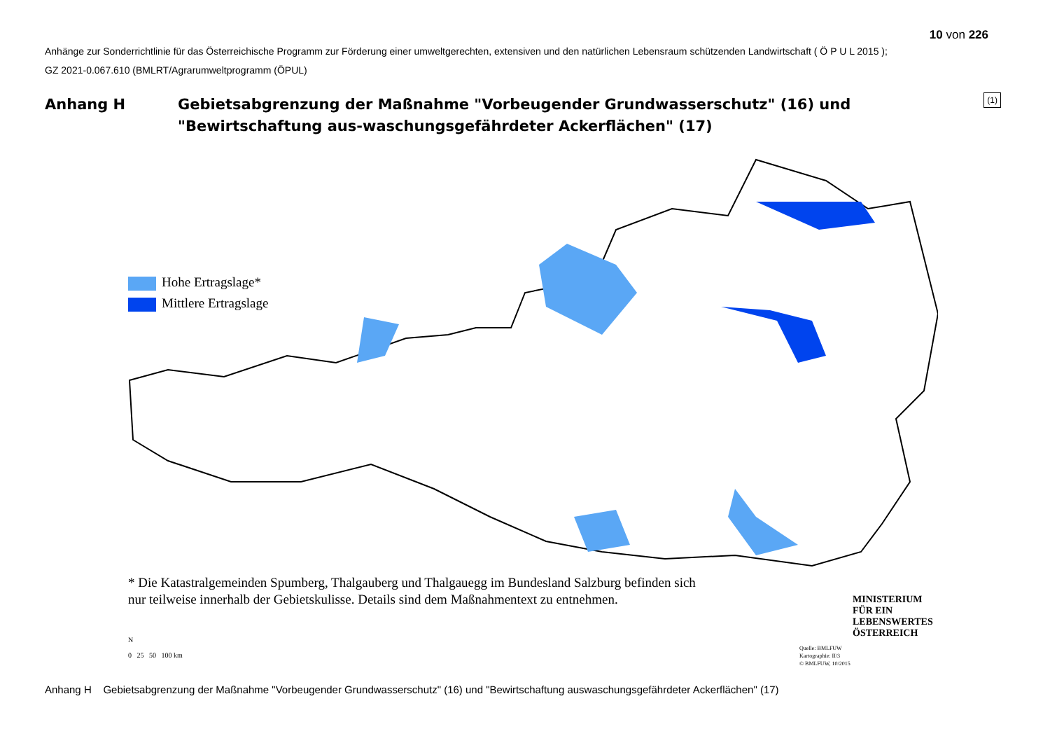10 von 226
Anhänge zur Sonderrichtlinie für das Österreichische Programm zur Förderung einer umweltgerechten, extensiven und den natürlichen Lebensraum schützenden Landwirtschaft ( Ö P U L 2015 );
GZ 2021-0.067.610 (BMLRT/Agrarumweltprogramm (ÖPUL)
(1)
Anhang H Gebietsabgrenzung der Maßnahme "Vorbeugender Grundwasserschutz" (16) und "Bewirtschaftung aus-waschungsgefährdeter Ackerflächen" (17)
Hohe Ertragslage*
Mittlere Ertragslage
* Die Katastralgemeinden Spumberg, Thalgauberg und Thalgauegg im Bundesland Salzburg befinden sich
nur teilweise innerhalb der Gebietskulisse. Details sind dem Maßnahmentext zu entnehmen.
N
0 25 50 100 km
MINISTERIUM
FÜR EIN
LEBENSWERTES
ÖSTERREICH
Quelle: BMLFUW
Kartographie: II/3
© BMLFUW, 10/2015
Anhang H Gebietsabgrenzung der Maßnahme "Vorbeugender Grundwasserschutz" (16) und "Bewirtschaftung auswaschungsgefährdeter Ackerflächen" (17)